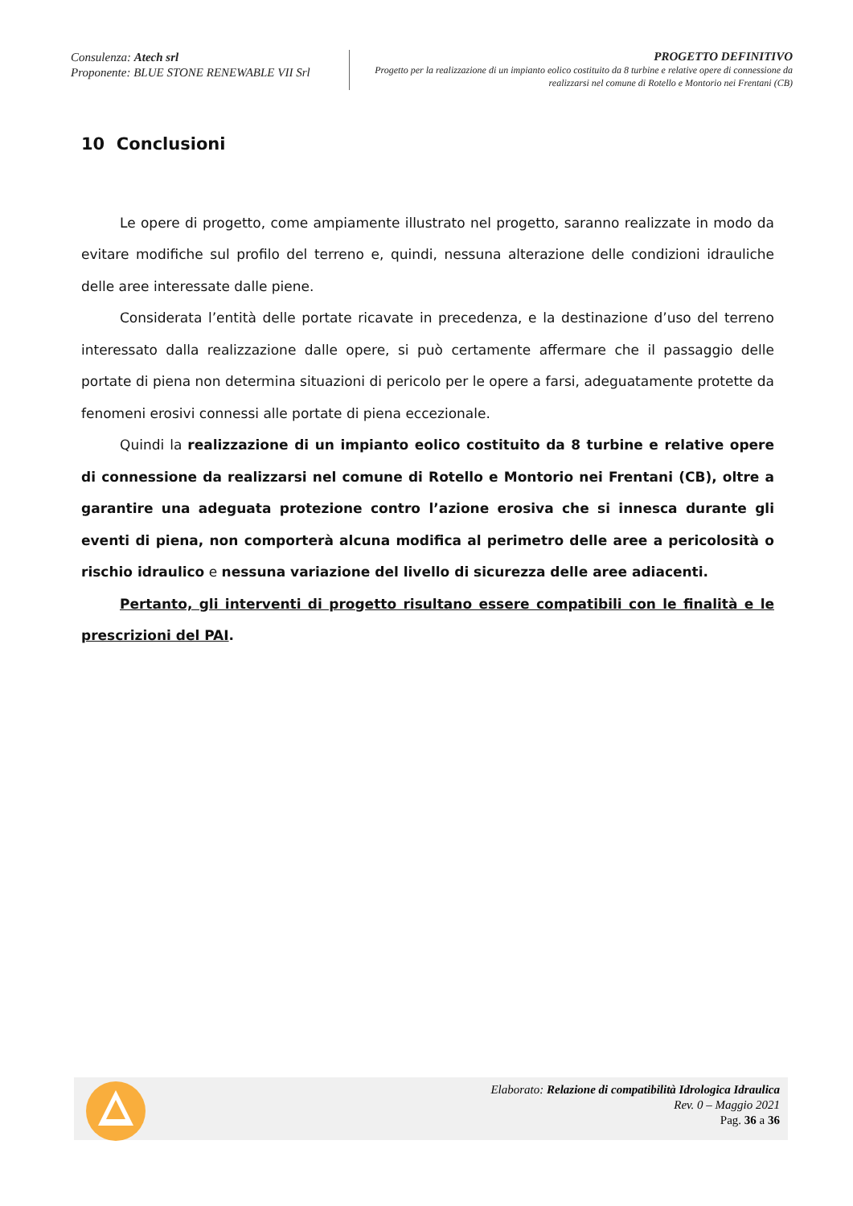Consulenza: Atech srl
Proponente: BLUE STONE RENEWABLE VII Srl
PROGETTO DEFINITIVO
Progetto per la realizzazione di un impianto eolico costituito da 8 turbine e relative opere di connessione da realizzarsi nel comune di Rotello e Montorio nei Frentani (CB)
10 Conclusioni
Le opere di progetto, come ampiamente illustrato nel progetto, saranno realizzate in modo da evitare modifiche sul profilo del terreno e, quindi, nessuna alterazione delle condizioni idrauliche delle aree interessate dalle piene.
Considerata l’entità delle portate ricavate in precedenza, e la destinazione d’uso del terreno interessato dalla realizzazione dalle opere, si può certamente affermare che il passaggio delle portate di piena non determina situazioni di pericolo per le opere a farsi, adeguatamente protette da fenomeni erosivi connessi alle portate di piena eccezionale.
Quindi la realizzazione di un impianto eolico costituito da 8 turbine e relative opere di connessione da realizzarsi nel comune di Rotello e Montorio nei Frentani (CB), oltre a garantire una adeguata protezione contro l’azione erosiva che si innesca durante gli eventi di piena, non comporterà alcuna modifica al perimetro delle aree a pericolosità o rischio idraulico e nessuna variazione del livello di sicurezza delle aree adiacenti.
Pertanto, gli interventi di progetto risultano essere compatibili con le finalità e le prescrizioni del PAI.
Elaborato: Relazione di compatibilità Idrologica Idraulica
Rev. 0 – Maggio 2021
Pag. 36 a 36